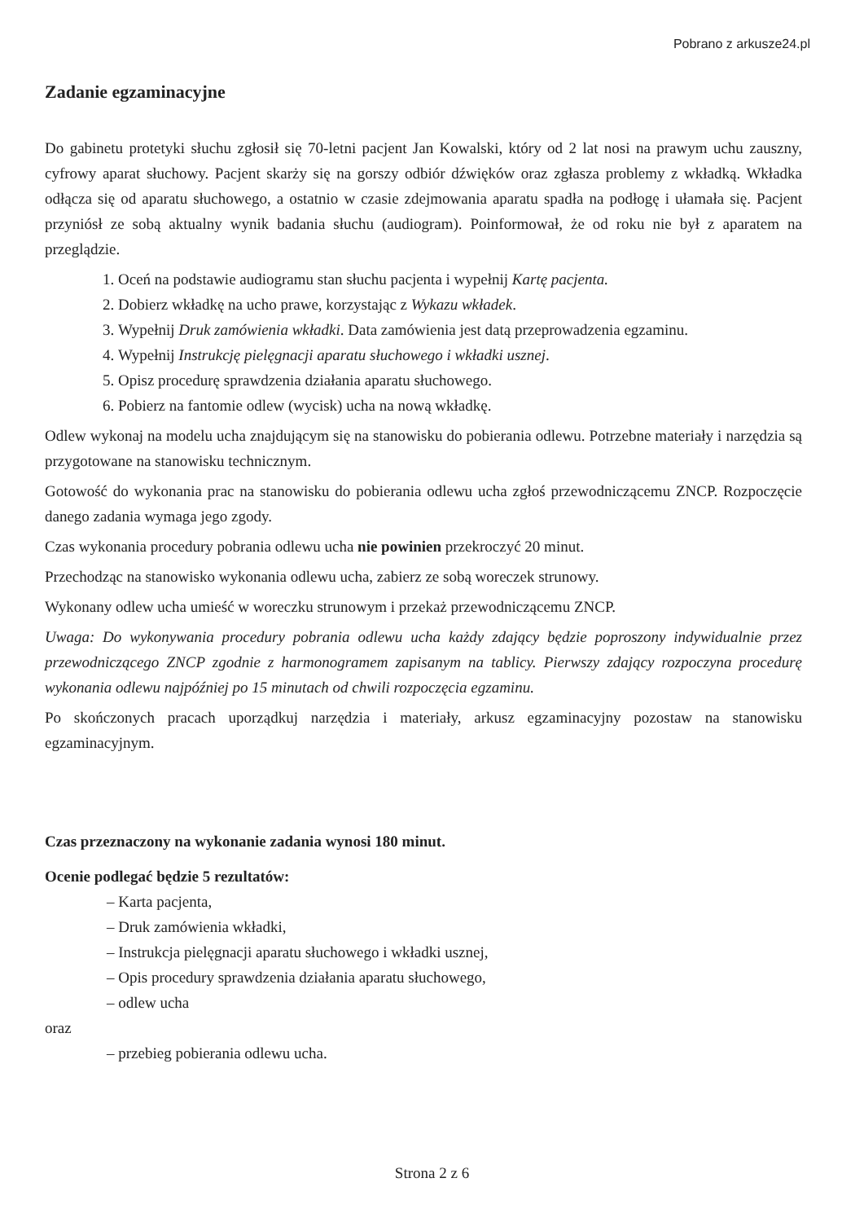Pobrano z arkusze24.pl
Zadanie egzaminacyjne
Do gabinetu protetyki słuchu zgłosił się 70-letni pacjent Jan Kowalski, który od 2 lat nosi na prawym uchu zauszny, cyfrowy aparat słuchowy. Pacjent skarży się na gorszy odbiór dźwięków oraz zgłasza problemy z wkładką. Wkładka odłącza się od aparatu słuchowego, a ostatnio w czasie zdejmowania aparatu spadła na podłogę i ułamała się. Pacjent przyniósł ze sobą aktualny wynik badania słuchu (audiogram). Poinformował, że od roku nie był z aparatem na przeglądzie.
1. Oceń na podstawie audiogramu stan słuchu pacjenta i wypełnij Kartę pacjenta.
2. Dobierz wkładkę na ucho prawe, korzystając z Wykazu wkładek.
3. Wypełnij Druk zamówienia wkładki. Data zamówienia jest datą przeprowadzenia egzaminu.
4. Wypełnij Instrukcję pielęgnacji aparatu słuchowego i wkładki usznej.
5. Opisz procedurę sprawdzenia działania aparatu słuchowego.
6. Pobierz na fantomie odlew (wycisk) ucha na nową wkładkę.
Odlew wykonaj na modelu ucha znajdującym się na stanowisku do pobierania odlewu. Potrzebne materiały i narzędzia są przygotowane na stanowisku technicznym.
Gotowość do wykonania prac na stanowisku do pobierania odlewu ucha zgłoś przewodniczącemu ZNCP. Rozpoczęcie danego zadania wymaga jego zgody.
Czas wykonania procedury pobrania odlewu ucha nie powinien przekroczyć 20 minut.
Przechodząc na stanowisko wykonania odlewu ucha, zabierz ze sobą woreczek strunowy.
Wykonany odlew ucha umieść w woreczku strunowym i przekaż przewodniczącemu ZNCP.
Uwaga: Do wykonywania procedury pobrania odlewu ucha każdy zdający będzie poproszony indywidualnie przez przewodniczącego ZNCP zgodnie z harmonogramem zapisanym na tablicy. Pierwszy zdający rozpoczyna procedurę wykonania odlewu najpóźniej po 15 minutach od chwili rozpoczęcia egzaminu.
Po skończonych pracach uporządkuj narzędzia i materiały, arkusz egzaminacyjny pozostaw na stanowisku egzaminacyjnym.
Czas przeznaczony na wykonanie zadania wynosi 180 minut.
Ocenie podlegać będzie 5 rezultatów:
– Karta pacjenta,
– Druk zamówienia wkładki,
– Instrukcja pielęgnacji aparatu słuchowego i wkładki usznej,
– Opis procedury sprawdzenia działania aparatu słuchowego,
– odlew ucha
oraz
– przebieg pobierania odlewu ucha.
Strona 2 z 6